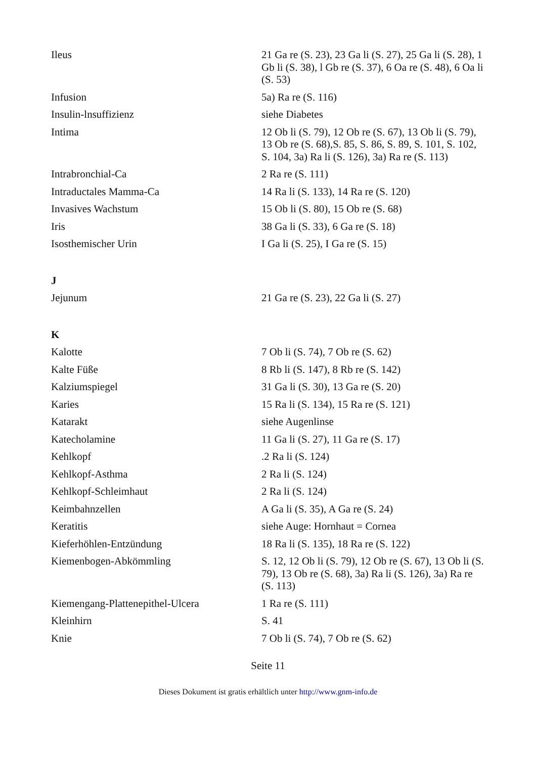| Ileus | 21 Ga re (S. 23), 23 Ga li (S. 27), 25 Ga li (S. 28), 1 Gb li (S. 38), l Gb re (S. 37), 6 Oa re (S. 48), 6 Oa li (S. 53) |
| Infusion | 5a) Ra re (S. 116) |
| Insulin-lnsuffizienz | siehe Diabetes |
| Intima | 12 Ob li (S. 79), 12 Ob re (S. 67), 13 Ob li (S. 79), 13 Ob re (S. 68),S. 85, S. 86, S. 89, S. 101, S. 102, S. 104, 3a) Ra li (S. 126), 3a) Ra re (S. 113) |
| Intrabronchial-Ca | 2 Ra re (S. 111) |
| Intraductales Mamma-Ca | 14 Ra li (S. 133), 14 Ra re (S. 120) |
| Invasives Wachstum | 15 Ob li (S. 80), 15 Ob re (S. 68) |
| Iris | 38 Ga li (S. 33), 6 Ga re (S. 18) |
| Isosthemischer Urin | I Ga li (S. 25), I Ga re (S. 15) |
| J | |
| Jejunum | 21 Ga re (S. 23), 22 Ga li (S. 27) |
| K | |
| Kalotte | 7 Ob li (S. 74), 7 Ob re (S. 62) |
| Kalte Füße | 8 Rb li (S. 147), 8 Rb re (S. 142) |
| Kalziumspiegel | 31 Ga li (S. 30), 13 Ga re (S. 20) |
| Karies | 15 Ra li (S. 134), 15 Ra re (S. 121) |
| Katarakt | siehe Augenlinse |
| Katecholamine | 11 Ga li (S. 27), 11 Ga re (S. 17) |
| Kehlkopf | .2 Ra li (S. 124) |
| Kehlkopf-Asthma | 2 Ra li (S. 124) |
| Kehlkopf-Schleimhaut | 2 Ra li (S. 124) |
| Keimbahnzellen | A Ga li (S. 35), A Ga re (S. 24) |
| Keratitis | siehe Auge: Hornhaut = Cornea |
| Kieferhöhlen-Entzündung | 18 Ra li (S. 135), 18 Ra re (S. 122) |
| Kiemenbogen-Abkömmling | S. 12, 12 Ob li (S. 79), 12 Ob re (S. 67), 13 Ob li (S. 79), 13 Ob re (S. 68), 3a) Ra li (S. 126), 3a) Ra re (S. 113) |
| Kiemengang-Plattenepithel-Ulcera | 1 Ra re (S. 111) |
| Kleinhirn | S. 41 |
| Knie | 7 Ob li (S. 74), 7 Ob re (S. 62) |
Seite 11
Dieses Dokument ist gratis erhältlich unter http://www.gnm-info.de